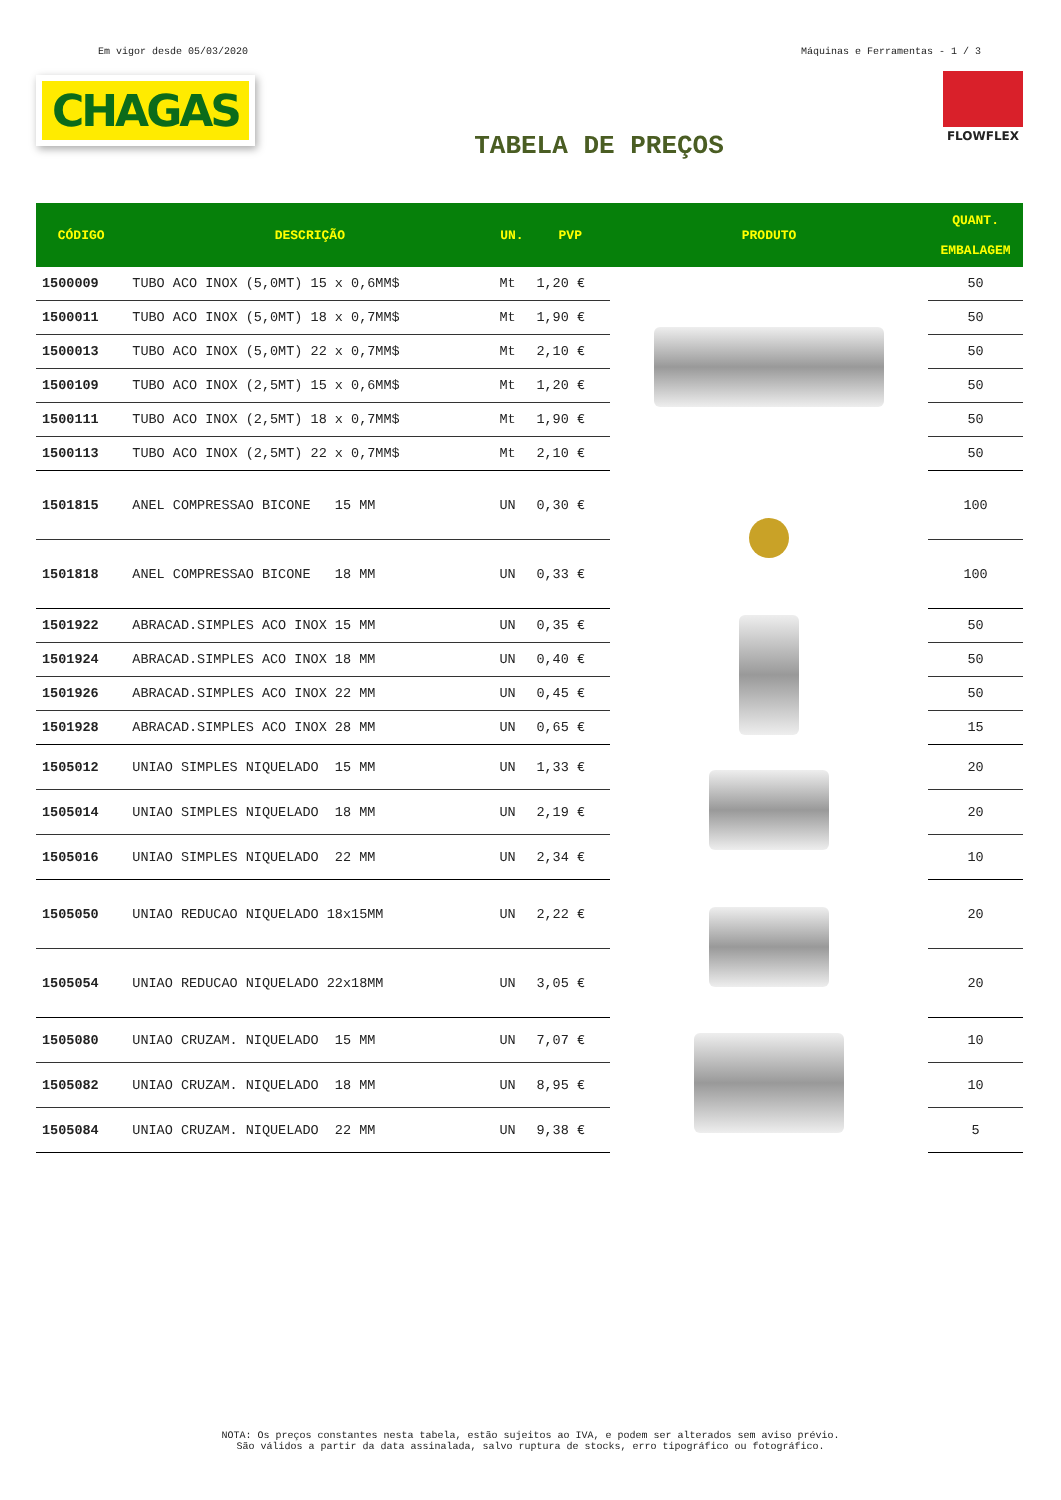Em vigor desde 05/03/2020 Máquinas e Ferramentas - 1 / 3
CHAGAS
TABELA DE PREÇOS
FLOWFLEX
| CÓDIGO | DESCRIÇÃO | UN. | PVP | PRODUTO | QUANT. EMBALAGEM |
| --- | --- | --- | --- | --- | --- |
| 1500009 | TUBO ACO INOX (5,0MT) 15 x 0,6MM$ | Mt | 1,20 € | | 50 |
| 1500011 | TUBO ACO INOX (5,0MT) 18 x 0,7MM$ | Mt | 1,90 € | | 50 |
| 1500013 | TUBO ACO INOX (5,0MT) 22 x 0,7MM$ | Mt | 2,10 € | | 50 |
| 1500109 | TUBO ACO INOX (2,5MT) 15 x 0,6MM$ | Mt | 1,20 € | | 50 |
| 1500111 | TUBO ACO INOX (2,5MT) 18 x 0,7MM$ | Mt | 1,90 € | | 50 |
| 1500113 | TUBO ACO INOX (2,5MT) 22 x 0,7MM$ | Mt | 2,10 € | | 50 |
| 1501815 | ANEL COMPRESSAO BICONE 15 MM | UN | 0,30 € | | 100 |
| 1501818 | ANEL COMPRESSAO BICONE 18 MM | UN | 0,33 € | | 100 |
| 1501922 | ABRACAD.SIMPLES ACO INOX 15 MM | UN | 0,35 € | | 50 |
| 1501924 | ABRACAD.SIMPLES ACO INOX 18 MM | UN | 0,40 € | | 50 |
| 1501926 | ABRACAD.SIMPLES ACO INOX 22 MM | UN | 0,45 € | | 50 |
| 1501928 | ABRACAD.SIMPLES ACO INOX 28 MM | UN | 0,65 € | | 15 |
| 1505012 | UNIAO SIMPLES NIQUELADO 15 MM | UN | 1,33 € | | 20 |
| 1505014 | UNIAO SIMPLES NIQUELADO 18 MM | UN | 2,19 € | | 20 |
| 1505016 | UNIAO SIMPLES NIQUELADO 22 MM | UN | 2,34 € | | 10 |
| 1505050 | UNIAO REDUCAO NIQUELADO 18x15MM | UN | 2,22 € | | 20 |
| 1505054 | UNIAO REDUCAO NIQUELADO 22x18MM | UN | 3,05 € | | 20 |
| 1505080 | UNIAO CRUZAM. NIQUELADO 15 MM | UN | 7,07 € | | 10 |
| 1505082 | UNIAO CRUZAM. NIQUELADO 18 MM | UN | 8,95 € | | 10 |
| 1505084 | UNIAO CRUZAM. NIQUELADO 22 MM | UN | 9,38 € | | 5 |
NOTA: Os preços constantes nesta tabela, estão sujeitos ao IVA, e podem ser alterados sem aviso prévio.
São válidos a partir da data assinalada, salvo ruptura de stocks, erro tipográfico ou fotográfico.